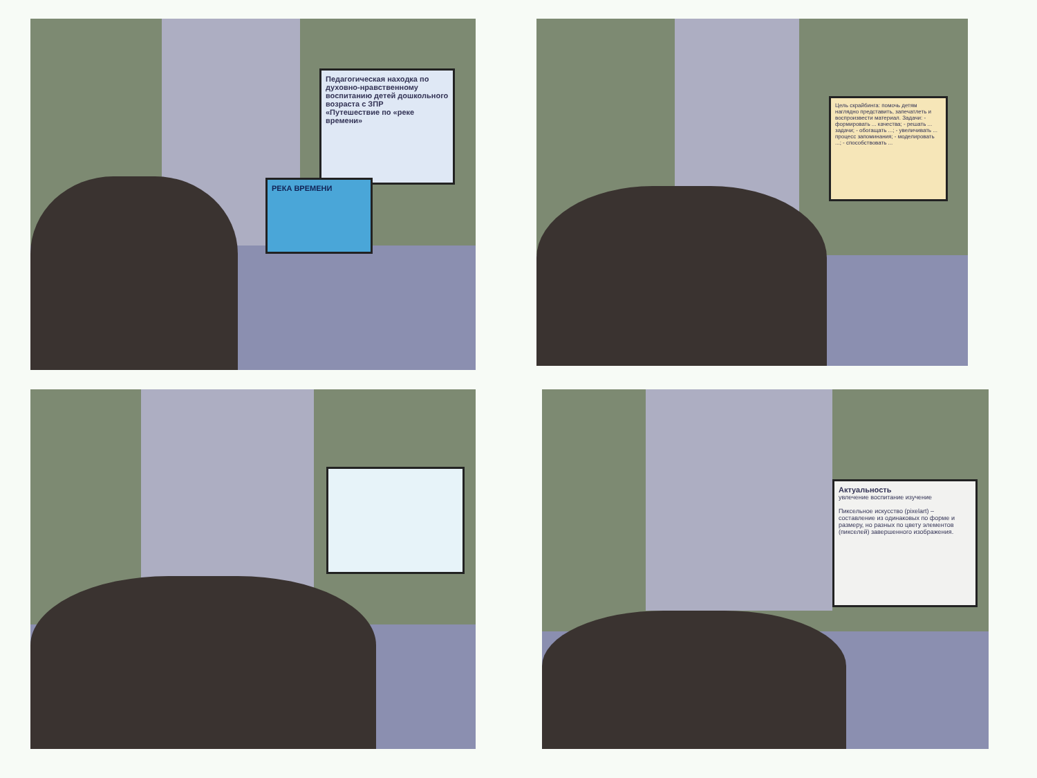Педагогическая находка по духовно-нравственному воспитанию детей дошкольного возраста с ЗПР
«Путешествие по «реке времени»
РЕКА ВРЕМЕНИ
Цель скрайбинга: помочь детям наглядно представить, запечатлеть и воспроизвести материал. Задачи: - формировать ... качества; - решать ... задачи; - обогащать ...; - увеличивать ... процесс запоминания; - моделировать ...; - способствовать ...
Актуальность
увлечение воспитание изучение
Пиксельное искусство (pixelart) – составление из одинаковых по форме и размеру, но разных по цвету элементов (пикселей) завершенного изображения.